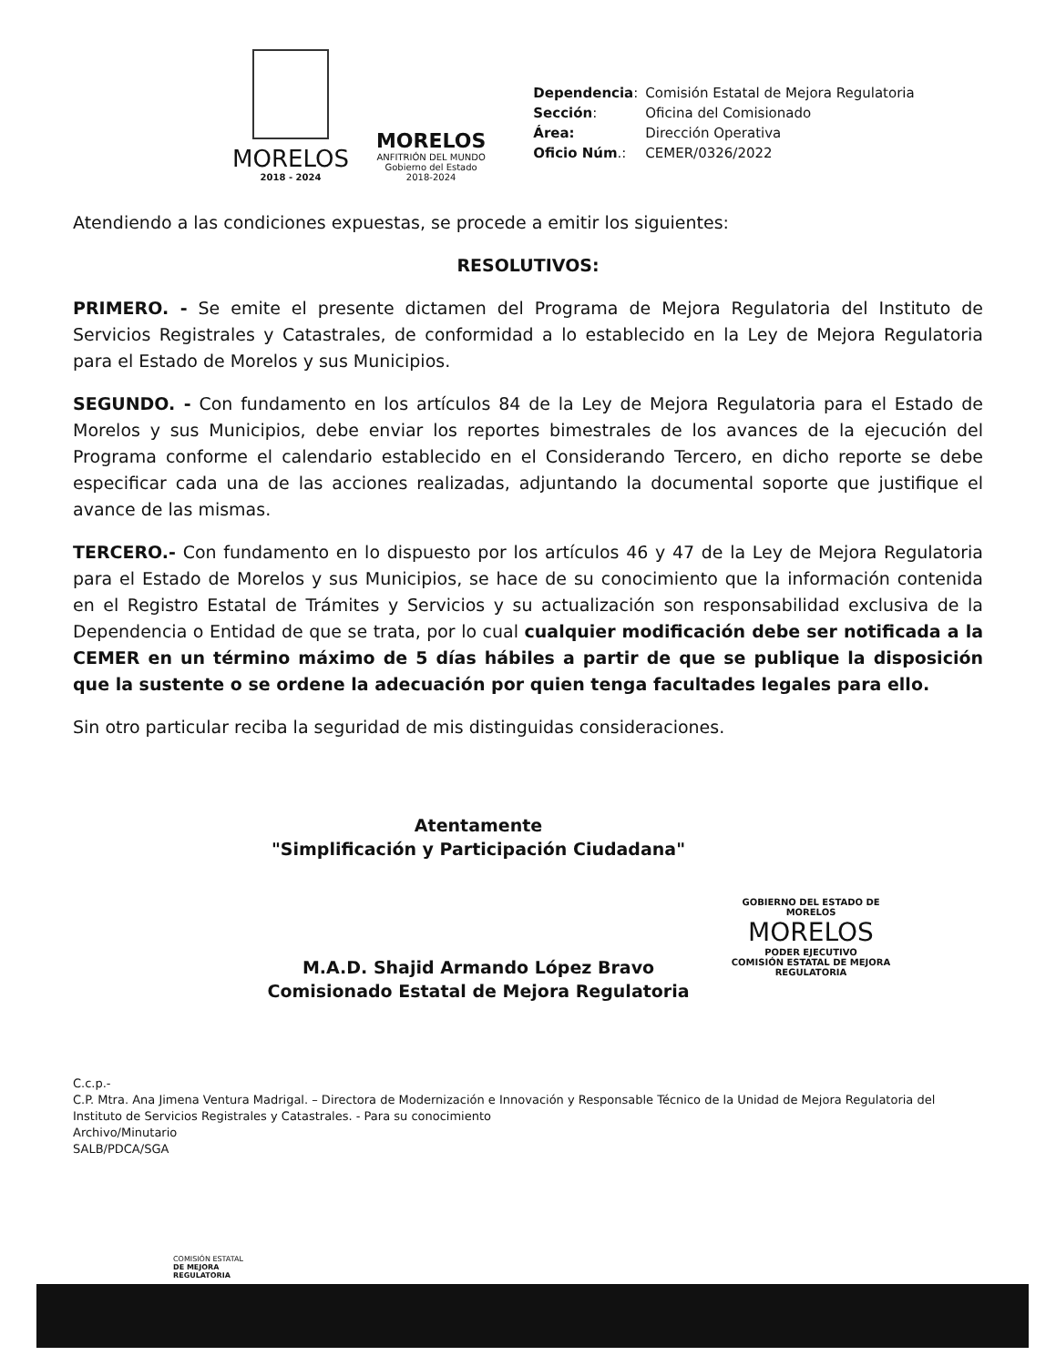MORELOS
2018 - 2024
MORELOS
ANFITRIÓN DEL MUNDO
Gobierno del Estado
2018-2024
| Dependencia : | Comisión Estatal de Mejora Regulatoria |
| Sección : | Oficina del Comisionado |
| Área: | Dirección Operativa |
| Oficio Núm .: | CEMER/0326/2022 |
Atendiendo a las condiciones expuestas, se procede a emitir los siguientes:
RESOLUTIVOS:
PRIMERO. - Se emite el presente dictamen del Programa de Mejora Regulatoria del Instituto de Servicios Registrales y Catastrales, de conformidad a lo establecido en la Ley de Mejora Regulatoria para el Estado de Morelos y sus Municipios.
SEGUNDO. - Con fundamento en los artículos 84 de la Ley de Mejora Regulatoria para el Estado de Morelos y sus Municipios, debe enviar los reportes bimestrales de los avances de la ejecución del Programa conforme el calendario establecido en el Considerando Tercero, en dicho reporte se debe especificar cada una de las acciones realizadas, adjuntando la documental soporte que justifique el avance de las mismas.
TERCERO.- Con fundamento en lo dispuesto por los artículos 46 y 47 de la Ley de Mejora Regulatoria para el Estado de Morelos y sus Municipios, se hace de su conocimiento que la información contenida en el Registro Estatal de Trámites y Servicios y su actualización son responsabilidad exclusiva de la Dependencia o Entidad de que se trata, por lo cual cualquier modificación debe ser notificada a la CEMER en un término máximo de 5 días hábiles a partir de que se publique la disposición que la sustente o se ordene la adecuación por quien tenga facultades legales para ello.
Sin otro particular reciba la seguridad de mis distinguidas consideraciones.
Atentamente
"Simplificación y Participación Ciudadana"
M.A.D. Shajid Armando López Bravo
Comisionado Estatal de Mejora Regulatoria
GOBIERNO DEL ESTADO DE MORELOS
MORELOS
PODER EJECUTIVO
COMISIÓN ESTATAL DE MEJORA REGULATORIA
C.c.p.-
C.P. Mtra. Ana Jimena Ventura Madrigal. – Directora de Modernización e Innovación y Responsable Técnico de la Unidad de Mejora Regulatoria del Instituto de Servicios Registrales y Catastrales. - Para su conocimiento
Archivo/Minutario
SALB/PDCA/SGA
COMISIÓN ESTATAL
DE MEJORA
REGULATORIA